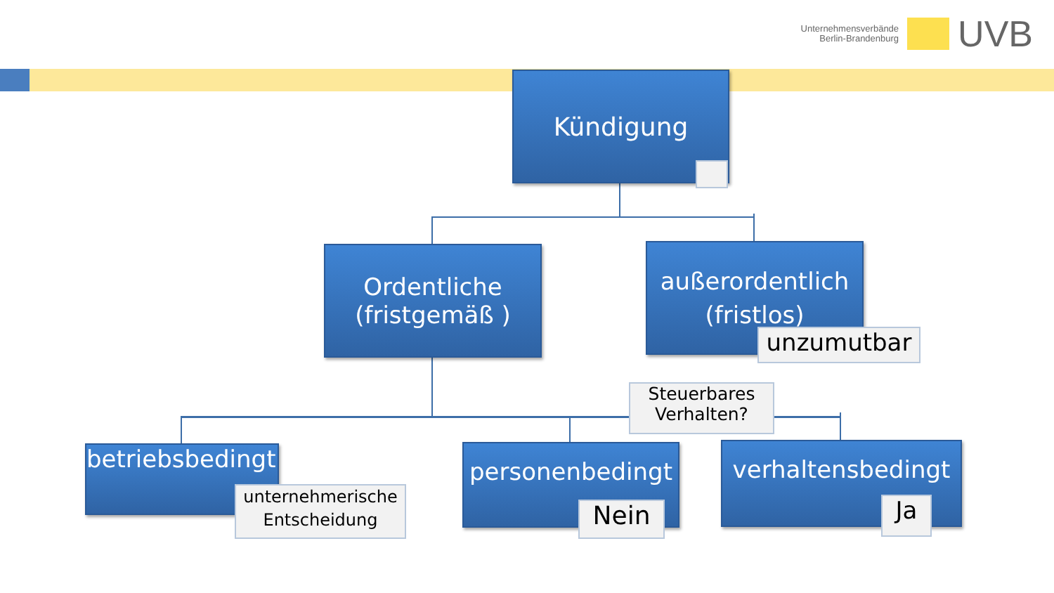Unternehmensverbände
Berlin-Brandenburg
UVB
Kündigung
Ordentliche
(fristgemäß )
außerordentlich
(fristlos)
unzumutbar
Steuerbares
Verhalten?
betriebsbedingt
unternehmerische
Entscheidung
personenbedingt
Nein
verhaltensbedingt
Ja